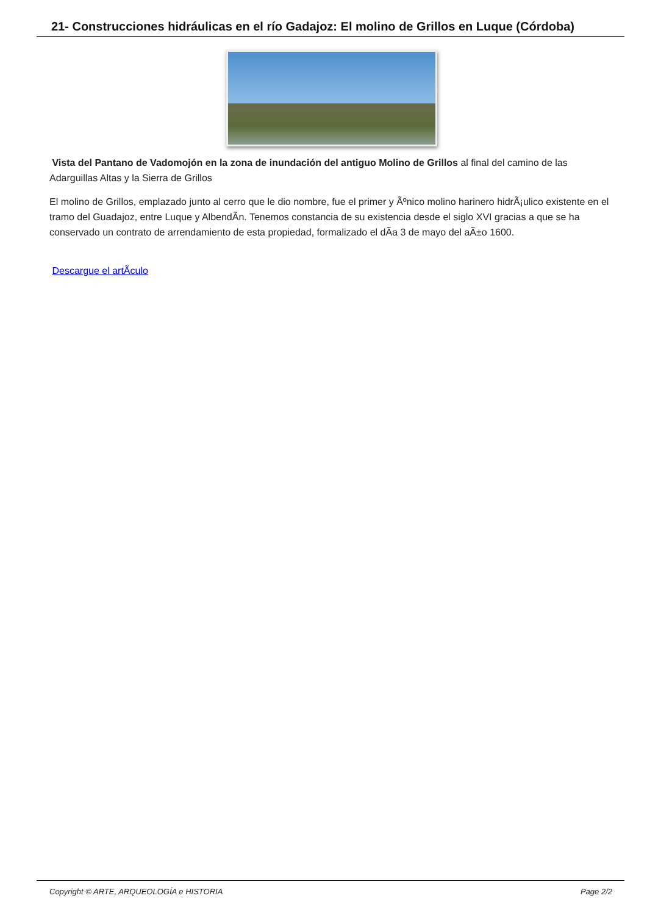21- Construcciones hidráulicas en el río Gadajoz: El molino de Grillos en Luque (Córdoba)
Vista del Pantano de Vadomojón en la zona de inundación del antiguo Molino de Grillos al final del camino de las Adarguillas Altas y la Sierra de Grillos
El molino de Grillos, emplazado junto al cerro que le dio nombre, fue el primer y Ãºnico molino harinero hidrÃ¡ulico existente en el tramo del Guadajoz, entre Luque y AlbendÃ­n. Tenemos constancia de su existencia desde el siglo XVI gracias a que se ha conservado un contrato de arrendamiento de esta propiedad, formalizado el dÃ­a 3 de mayo del aÃ±o 1600.
Descargue el artÃ­culo
Copyright © ARTE, ARQUEOLOGÍA e HISTORIA Page 2/2